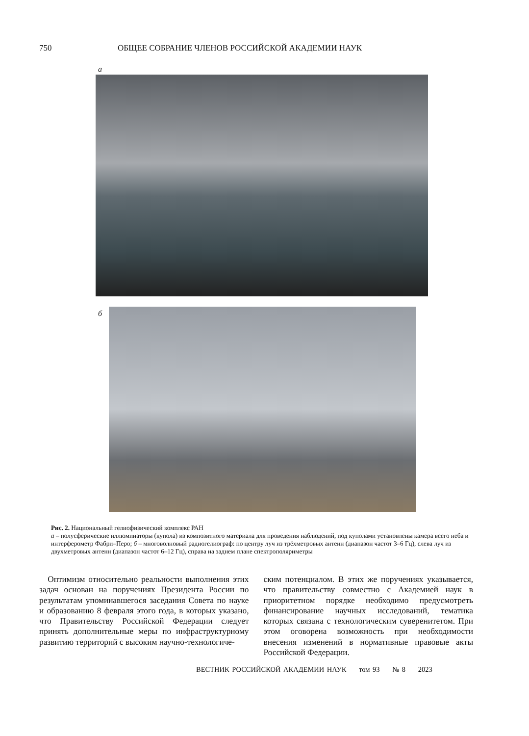750 ОБЩЕЕ СОБРАНИЕ ЧЛЕНОВ РОССИЙСКОЙ АКАДЕМИИ НАУК
а
б
Рис. 2. Национальный гелиофизический комплекс РАН
а – полусферические иллюминаторы (купола) из композитного материала для проведения наблюдений, под куполами установлены камера всего неба и интерферометр Фабри–Перо; б – многоволновый радиогелиограф: по центру луч из трёхметровых антенн (диапазон частот 3–6 Гц), слева луч из двухметровых антенн (диапазон частот 6–12 Гц), справа на заднем плане спектрополяриметры
 Оптимизм относительно реальности выполнения этих задач основан на поручениях Президента России по результатам упоминавшегося заседания Совета по науке и образованию 8 февраля этого года, в которых указано, что Правительству Российской Федерации следует принять дополнительные меры по инфраструктурному развитию территорий с высоким научно-технологиче-
ским потенциалом. В этих же поручениях указывается, что правительству совместно с Академией наук в приоритетном порядке необходимо предусмотреть финансирование научных исследований, тематика которых связана с технологическим суверенитетом. При этом оговорена возможность при необходимости внесения изменений в нормативные правовые акты Российской Федерации.
ВЕСТНИК РОССИЙСКОЙ АКАДЕМИИ НАУК   том 93   № 8   2023